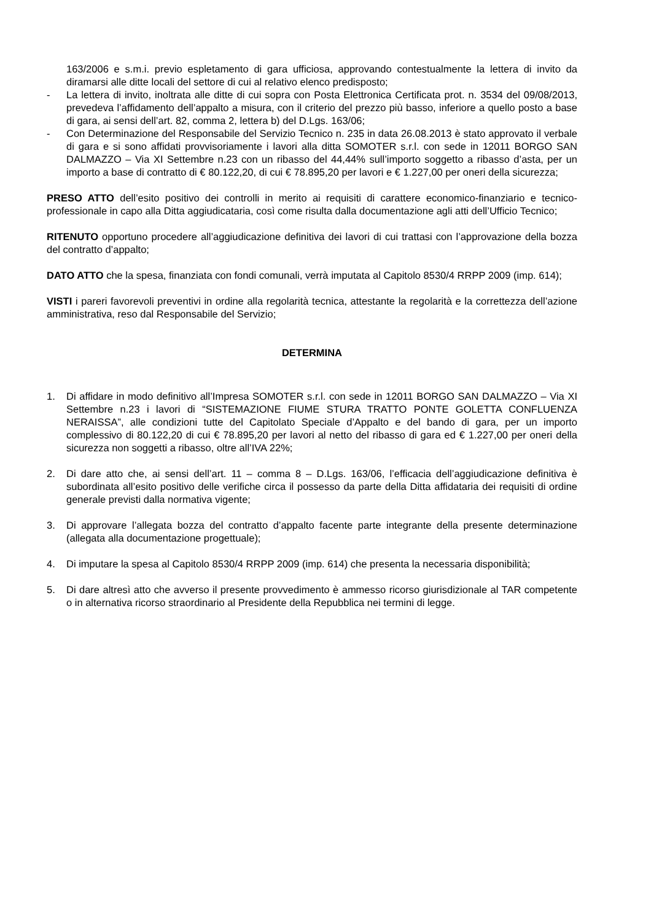163/2006 e s.m.i. previo espletamento di gara ufficiosa, approvando contestualmente la lettera di invito da diramarsi alle ditte locali del settore di cui al relativo elenco predisposto;
- La lettera di invito, inoltrata alle ditte di cui sopra con Posta Elettronica Certificata prot. n. 3534 del 09/08/2013, prevedeva l’affidamento dell’appalto a misura, con il criterio del prezzo più basso, inferiore a quello posto a base di gara, ai sensi dell’art. 82, comma 2, lettera b) del D.Lgs. 163/06;
- Con Determinazione del Responsabile del Servizio Tecnico n. 235 in data 26.08.2013 è stato approvato il verbale di gara e si sono affidati provvisoriamente i lavori alla ditta SOMOTER s.r.l. con sede in 12011 BORGO SAN DALMAZZO – Via XI Settembre n.23 con un ribasso del 44,44% sull’importo soggetto a ribasso d’asta, per un importo a base di contratto di € 80.122,20, di cui € 78.895,20 per lavori e € 1.227,00 per oneri della sicurezza;
PRESO ATTO dell’esito positivo dei controlli in merito ai requisiti di carattere economico-finanziario e tecnico-professionale in capo alla Ditta aggiudicataria, così come risulta dalla documentazione agli atti dell’Ufficio Tecnico;
RITENUTO opportuno procedere all’aggiudicazione definitiva dei lavori di cui trattasi con l’approvazione della bozza del contratto d’appalto;
DATO ATTO che la spesa, finanziata con fondi comunali, verrà imputata al Capitolo 8530/4 RRPP 2009 (imp. 614);
VISTI i pareri favorevoli preventivi in ordine alla regolarità tecnica, attestante la regolarità e la correttezza dell’azione amministrativa, reso dal Responsabile del Servizio;
DETERMINA
1. Di affidare in modo definitivo all’Impresa SOMOTER s.r.l. con sede in 12011 BORGO SAN DALMAZZO – Via XI Settembre n.23 i lavori di “SISTEMAZIONE FIUME STURA TRATTO PONTE GOLETTA CONFLUENZA NERAISSA”, alle condizioni tutte del Capitolato Speciale d’Appalto e del bando di gara, per un importo complessivo di 80.122,20 di cui € 78.895,20 per lavori al netto del ribasso di gara ed € 1.227,00 per oneri della sicurezza non soggetti a ribasso, oltre all’IVA 22%;
2. Di dare atto che, ai sensi dell’art. 11 – comma 8 – D.Lgs. 163/06, l’efficacia dell’aggiudicazione definitiva è subordinata all’esito positivo delle verifiche circa il possesso da parte della Ditta affidataria dei requisiti di ordine generale previsti dalla normativa vigente;
3. Di approvare l’allegata bozza del contratto d’appalto facente parte integrante della presente determinazione (allegata alla documentazione progettuale);
4. Di imputare la spesa al Capitolo 8530/4 RRPP 2009 (imp. 614) che presenta la necessaria disponibilità;
5. Di dare altresì atto che avverso il presente provvedimento è ammesso ricorso giurisdizionale al TAR competente o in alternativa ricorso straordinario al Presidente della Repubblica nei termini di legge.